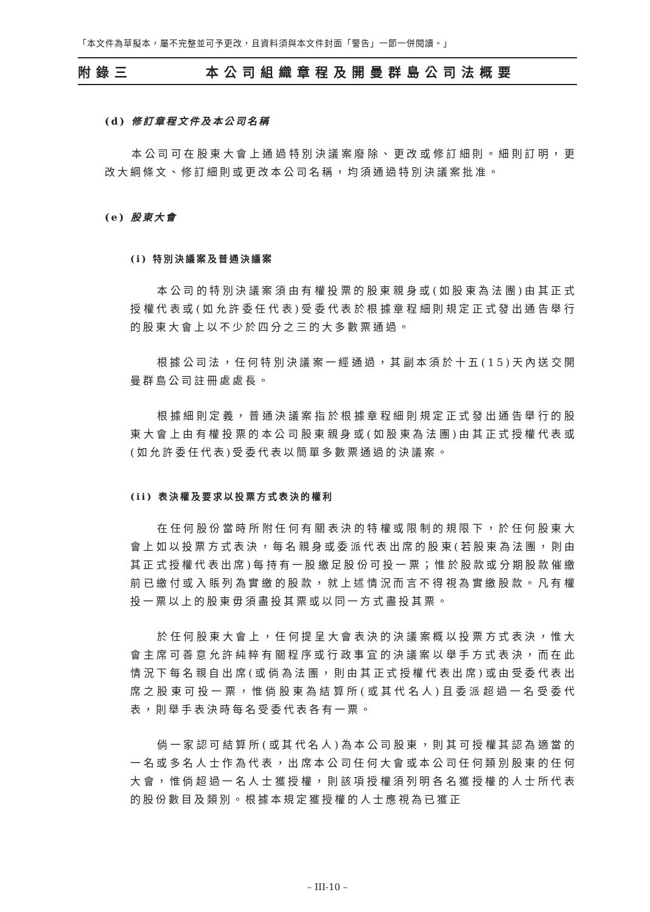「本文件為草擬本，屬不完整並可予更改，且資料須與本文件封面「警告」一節一併閱讀。」
附錄三 本公司組織章程及開曼群島公司法概要
(d) 修訂章程文件及本公司名稱
本公司可在股東大會上通過特別決議案廢除、更改或修訂細則。細則訂明，更改大綱條文、修訂細則或更改本公司名稱，均須通過特別決議案批准。
(e) 股東大會
(i) 特別決議案及普通決議案
本公司的特別決議案須由有權投票的股東親身或(如股東為法團)由其正式授權代表或(如允許委任代表)受委代表於根據章程細則規定正式發出通告舉行的股東大會上以不少於四分之三的大多數票通過。
根據公司法，任何特別決議案一經通過，其副本須於十五(15)天內送交開曼群島公司註冊處處長。
根據細則定義，普通決議案指於根據章程細則規定正式發出通告舉行的股東大會上由有權投票的本公司股東親身或(如股東為法團)由其正式授權代表或(如允許委任代表)受委代表以簡單多數票通過的決議案。
(ii) 表決權及要求以投票方式表決的權利
在任何股份當時所附任何有關表決的特權或限制的規限下，於任何股東大會上如以投票方式表決，每名親身或委派代表出席的股東(若股東為法團，則由其正式授權代表出席)每持有一股繳足股份可投一票；惟於股款或分期股款催繳前已繳付或入賬列為實繳的股款，就上述情況而言不得視為實繳股款。凡有權投一票以上的股東毋須盡投其票或以同一方式盡投其票。
於任何股東大會上，任何提呈大會表決的決議案概以投票方式表決，惟大會主席可善意允許純粹有關程序或行政事宜的決議案以舉手方式表決，而在此情況下每名親自出席(或倘為法團，則由其正式授權代表出席)或由受委代表出席之股東可投一票，惟倘股東為結算所(或其代名人)且委派超過一名受委代表，則舉手表決時每名受委代表各有一票。
倘一家認可結算所(或其代名人)為本公司股東，則其可授權其認為適當的一名或多名人士作為代表，出席本公司任何大會或本公司任何類別股東的任何大會，惟倘超過一名人士獲授權，則該項授權須列明各名獲授權的人士所代表的股份數目及類別。根據本規定獲授權的人士應視為已獲正
– III-10 –